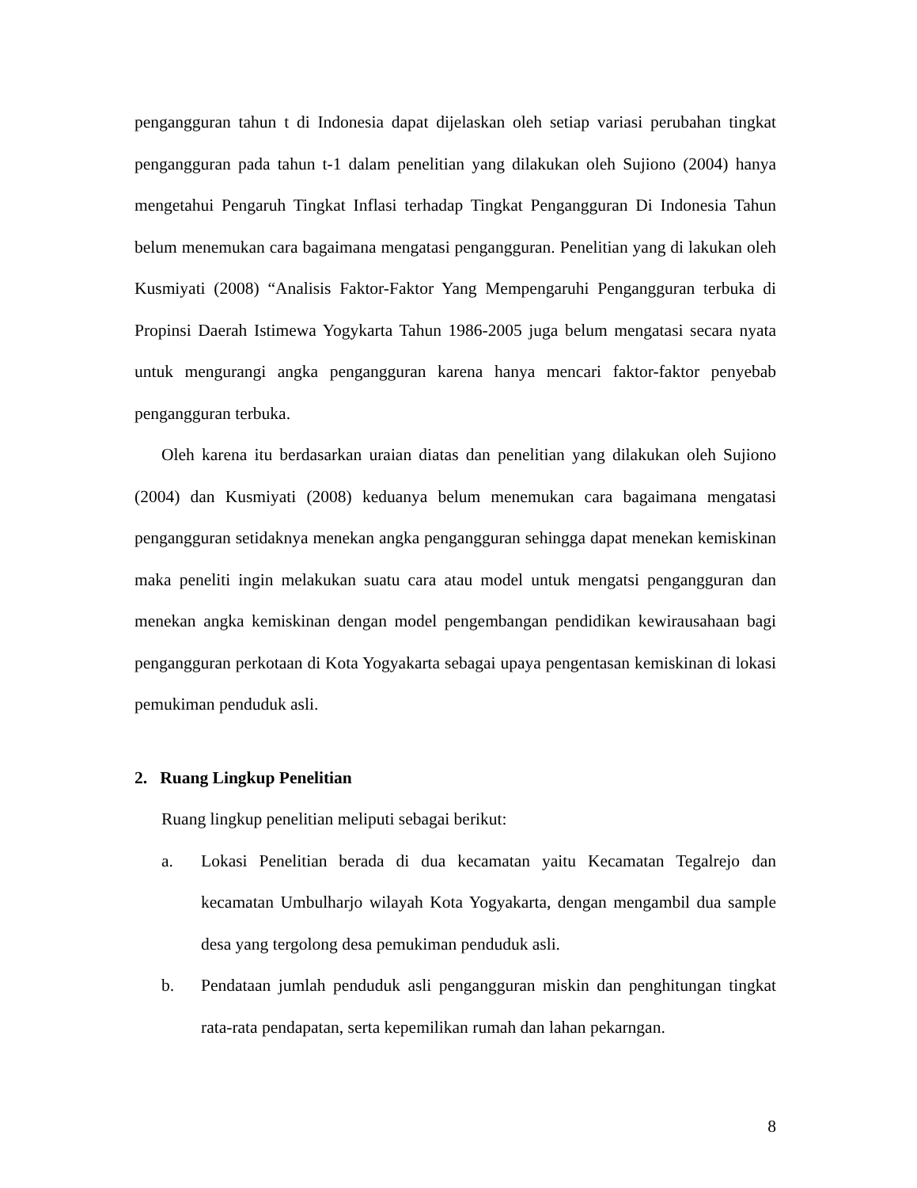pengangguran tahun t di Indonesia dapat dijelaskan oleh setiap variasi perubahan tingkat pengangguran pada tahun t-1 dalam penelitian yang dilakukan oleh Sujiono (2004) hanya mengetahui Pengaruh Tingkat Inflasi terhadap Tingkat Pengangguran Di Indonesia Tahun belum menemukan cara bagaimana mengatasi pengangguran. Penelitian yang di lakukan oleh Kusmiyati (2008) “Analisis Faktor-Faktor Yang Mempengaruhi Pengangguran terbuka di Propinsi Daerah Istimewa Yogykarta Tahun 1986-2005 juga belum mengatasi secara nyata untuk mengurangi angka pengangguran karena hanya mencari faktor-faktor penyebab pengangguran terbuka.
Oleh karena itu berdasarkan uraian diatas dan penelitian yang dilakukan oleh Sujiono (2004) dan Kusmiyati (2008) keduanya belum menemukan cara bagaimana mengatasi pengangguran setidaknya menekan angka pengangguran sehingga dapat menekan kemiskinan maka peneliti ingin melakukan suatu cara atau model untuk mengatsi pengangguran dan menekan angka kemiskinan dengan model pengembangan pendidikan kewirausahaan bagi pengangguran perkotaan di Kota Yogyakarta sebagai upaya pengentasan kemiskinan di lokasi pemukiman penduduk asli.
2. Ruang Lingkup Penelitian
Ruang lingkup penelitian meliputi sebagai berikut:
a. Lokasi Penelitian berada di dua kecamatan yaitu Kecamatan Tegalrejo dan kecamatan Umbulharjo wilayah Kota Yogyakarta, dengan mengambil dua sample desa yang tergolong desa pemukiman penduduk asli.
b. Pendataan jumlah penduduk asli pengangguran miskin dan penghitungan tingkat rata-rata pendapatan, serta kepemilikan rumah dan lahan pekarngan.
8